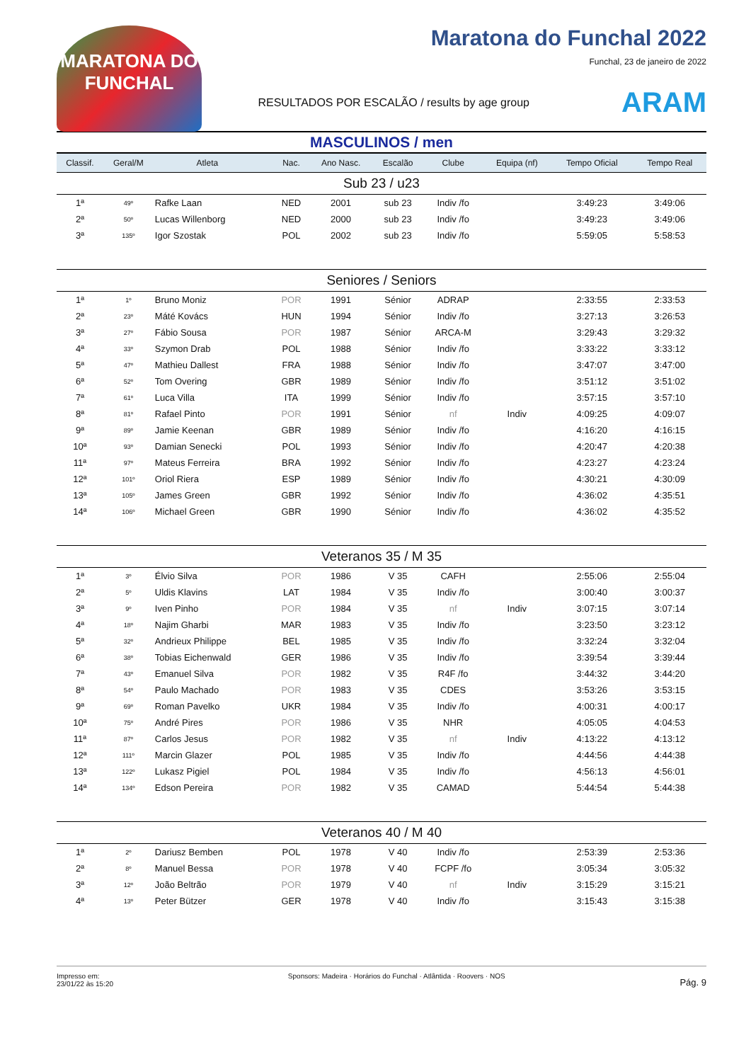MARATONA DO FUNCHAL
Maratona do Funchal 2022
Funchal, 23 de janeiro de 2022
RESULTADOS POR ESCALÃO / results by age group ARAM
MASCULINOS / men
| Classif. | Geral/M | Atleta | | Nac. | Ano Nasc. | Escalão | Clube | Equipa (nf) | Tempo Oficial | Tempo Real |
| --- | --- | --- | --- | --- | --- | --- | --- | --- | --- | --- |
| Sub 23 / u23 | | | | | | | | | | |
| 1ª | 49º | Rafke Laan | | NED | 2001 | sub 23 | Indiv /fo | | 3:49:23 | 3:49:06 |
| 2ª | 50º | Lucas Willenborg | | NED | 2000 | sub 23 | Indiv /fo | | 3:49:23 | 3:49:06 |
| 3ª | 135º | Igor Szostak | | POL | 2002 | sub 23 | Indiv /fo | | 5:59:05 | 5:58:53 |
| Seniores / Seniors | | | | | | | | | | |
| 1ª | 1º | Bruno Moniz | | POR | 1991 | Sénior | ADRAP | | 2:33:55 | 2:33:53 |
| 2ª | 23º | Máté Kovács | | HUN | 1994 | Sénior | Indiv /fo | | 3:27:13 | 3:26:53 |
| 3ª | 27º | Fábio Sousa | | POR | 1987 | Sénior | ARCA-M | | 3:29:43 | 3:29:32 |
| 4ª | 33º | Szymon Drab | | POL | 1988 | Sénior | Indiv /fo | | 3:33:22 | 3:33:12 |
| 5ª | 47º | Mathieu Dallest | | FRA | 1988 | Sénior | Indiv /fo | | 3:47:07 | 3:47:00 |
| 6ª | 52º | Tom Overing | | GBR | 1989 | Sénior | Indiv /fo | | 3:51:12 | 3:51:02 |
| 7ª | 61º | Luca Villa | | ITA | 1999 | Sénior | Indiv /fo | | 3:57:15 | 3:57:10 |
| 8ª | 81º | Rafael Pinto | | POR | 1991 | Sénior | nf | Indiv | 4:09:25 | 4:09:07 |
| 9ª | 89º | Jamie Keenan | | GBR | 1989 | Sénior | Indiv /fo | | 4:16:20 | 4:16:15 |
| 10ª | 93º | Damian Senecki | | POL | 1993 | Sénior | Indiv /fo | | 4:20:47 | 4:20:38 |
| 11ª | 97º | Mateus Ferreira | | BRA | 1992 | Sénior | Indiv /fo | | 4:23:27 | 4:23:24 |
| 12ª | 101º | Oriol Riera | | ESP | 1989 | Sénior | Indiv /fo | | 4:30:21 | 4:30:09 |
| 13ª | 105º | James Green | | GBR | 1992 | Sénior | Indiv /fo | | 4:36:02 | 4:35:51 |
| 14ª | 106º | Michael Green | | GBR | 1990 | Sénior | Indiv /fo | | 4:36:02 | 4:35:52 |
| Veteranos 35 / M 35 | | | | | | | | | | |
| 1ª | 3º | Élvio Silva | | POR | 1986 | V 35 | CAFH | | 2:55:06 | 2:55:04 |
| 2ª | 5º | Uldis Klavins | | LAT | 1984 | V 35 | Indiv /fo | | 3:00:40 | 3:00:37 |
| 3ª | 9º | Iven Pinho | | POR | 1984 | V 35 | nf | Indiv | 3:07:15 | 3:07:14 |
| 4ª | 18º | Najim Gharbi | | MAR | 1983 | V 35 | Indiv /fo | | 3:23:50 | 3:23:12 |
| 5ª | 32º | Andrieux Philippe | | BEL | 1985 | V 35 | Indiv /fo | | 3:32:24 | 3:32:04 |
| 6ª | 38º | Tobias Eichenwald | | GER | 1986 | V 35 | Indiv /fo | | 3:39:54 | 3:39:44 |
| 7ª | 43º | Emanuel Silva | | POR | 1982 | V 35 | R4F /fo | | 3:44:32 | 3:44:20 |
| 8ª | 54º | Paulo Machado | | POR | 1983 | V 35 | CDES | | 3:53:26 | 3:53:15 |
| 9ª | 69º | Roman Pavelko | | UKR | 1984 | V 35 | Indiv /fo | | 4:00:31 | 4:00:17 |
| 10ª | 75º | André Pires | | POR | 1986 | V 35 | NHR | | 4:05:05 | 4:04:53 |
| 11ª | 87º | Carlos Jesus | | POR | 1982 | V 35 | nf | Indiv | 4:13:22 | 4:13:12 |
| 12ª | 111º | Marcin Glazer | | POL | 1985 | V 35 | Indiv /fo | | 4:44:56 | 4:44:38 |
| 13ª | 122º | Lukasz Pigiel | | POL | 1984 | V 35 | Indiv /fo | | 4:56:13 | 4:56:01 |
| 14ª | 134º | Edson Pereira | | POR | 1982 | V 35 | CAMAD | | 5:44:54 | 5:44:38 |
| Veteranos 40 / M 40 | | | | | | | | | | |
| 1ª | 2º | Dariusz Bemben | | POL | 1978 | V 40 | Indiv /fo | | 2:53:39 | 2:53:36 |
| 2ª | 8º | Manuel Bessa | | POR | 1978 | V 40 | FCPF /fo | | 3:05:34 | 3:05:32 |
| 3ª | 12º | João Beltrão | | POR | 1979 | V 40 | nf | Indiv | 3:15:29 | 3:15:21 |
| 4ª | 13º | Peter Bützer | | GER | 1978 | V 40 | Indiv /fo | | 3:15:43 | 3:15:38 |
Impresso em:
23/01/22 às 15:20 Sponsors: Madeira · Horários do Funchal · Atlântida · Roovers · NOS Pág. 9